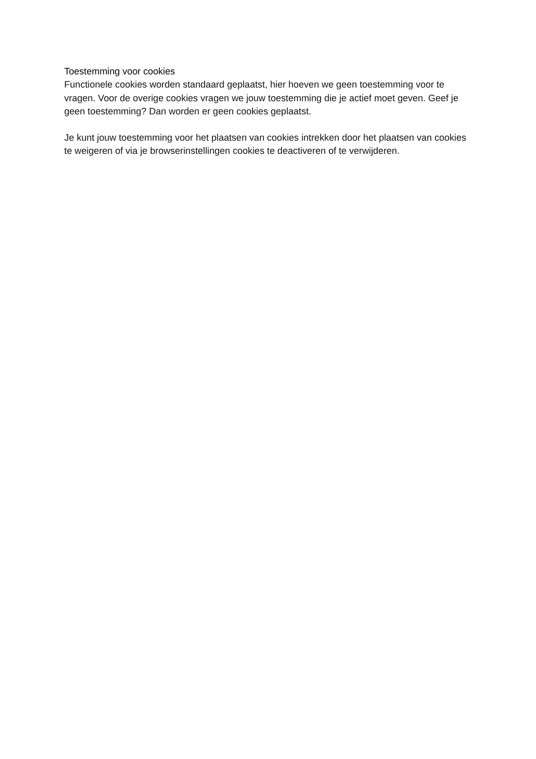Toestemming voor cookies
Functionele cookies worden standaard geplaatst, hier hoeven we geen toestemming voor te vragen. Voor de overige cookies vragen we jouw toestemming die je actief moet geven. Geef je geen toestemming? Dan worden er geen cookies geplaatst.
Je kunt jouw toestemming voor het plaatsen van cookies intrekken door het plaatsen van cookies te weigeren of via je browserinstellingen cookies te deactiveren of te verwijderen.